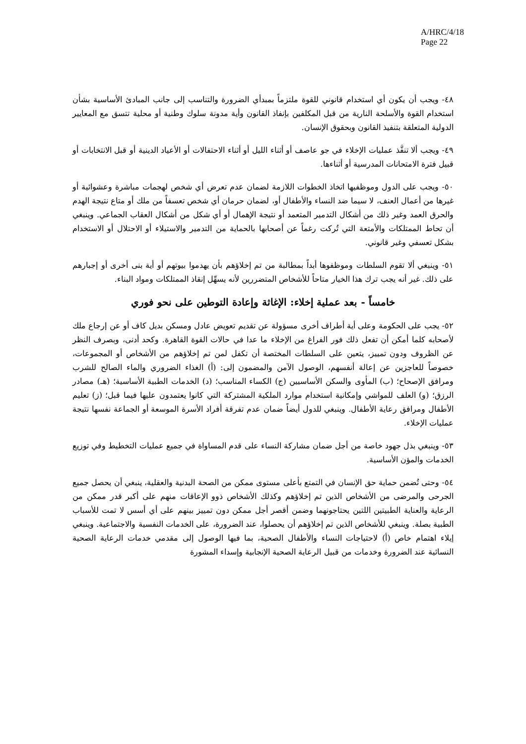A/HRC/4/18
Page 22
٤٨- ويجب أن يكون أي استخدام قانوني للقوة ملتزماً بمبدأي الضرورة والتناسب إلى جانب المبادئ الأساسية بشأن استخدام القوة والأسلحة النارية من قبل المكلفين بإنفاذ القانون وأية مدونة سلوك وطنية أو محلية تتسق مع المعايير الدولية المتعلقة بتنفيذ القانون وبحقوق الإنسان.
٤٩- ويجب ألا تنفَّذ عمليات الإخلاء في جو عاصف أو أثناء الليل أو أثناء الاحتفالات أو الأعياد الدينية أو قبل الانتخابات أو قبيل فترة الامتحانات المدرسية أو أثناءها.
٥٠- ويجب على الدول وموظفيها اتخاذ الخطوات اللازمة لضمان عدم تعرض أي شخص لهجمات مباشرة وعشوائية أو غيرها من أعمال العنف، لا سيما ضد النساء والأطفال أو، لضمان حرمان أي شخص تعسفاً من ملك أو متاع نتيجة الهدم والحرق العمد وغير ذلك من أشكال التدمير المتعمد أو نتيجة الإهمال أو أي شكل من أشكال العقاب الجماعي. وينبغي أن تحاط الممتلكات والأمتعة التي تُركت رغماً عن أصحابها بالحماية من التدمير والاستيلاء أو الاحتلال أو الاستخدام بشكل تعسفي وغير قانوني.
٥١- وينبغي ألا تقوم السلطات وموظفوها أبداً بمطالبة من تم إخلاؤهم بأن يهدموا بيوتهم أو أية بنى أخرى أو إجبارهم على ذلك. غير أنه يجب ترك هذا الخيار متاحاً للأشخاص المتضررين لأنه يسهِّل إنقاذ الممتلكات ومواد البناء.
خامساً - بعد عملية إخلاء: الإغاثة وإعادة التوطين على نحو فوري
٥٢- يجب على الحكومة وعلى أية أطراف أخرى مسؤولة عن تقديم تعويض عادل ومسكن بديل كاف أو عن إرجاع ملك لأصحابه كلما أمكن أن تفعل ذلك فور الفراغ من الإخلاء ما عدا في حالات القوة القاهرة. وكحد أدنى، وبصرف النظر عن الظروف ودون تمييز، يتعين على السلطات المختصة أن تكفل لمن تم إخلاؤهم من الأشخاص أو المجموعات، خصوصاً للعاجزين عن إعالة أنفسهم، الوصول الآمن والمضمون إلى: (أ) الغذاء الضروري والماء الصالح للشرب ومرافق الإصحاح؛ (ب) المأوى والسكن الأساسيين (ج) الكساء المناسب؛ (د) الخدمات الطبية الأساسية؛ (هـ) مصادر الرزق؛ (و) العلف للمواشي وإمكانية استخدام موارد الملكية المشتركة التي كانوا يعتمدون عليها فيما قبل؛ (ز) تعليم الأطفال ومرافق رعاية الأطفال. وينبغي للدول أيضاً ضمان عدم تفرقة أفراد الأسرة الموسعة أو الجماعة نفسها نتيجة عمليات الإخلاء.
٥٣- وينبغي بذل جهود خاصة من أجل ضمان مشاركة النساء على قدم المساواة في جميع عمليات التخطيط وفي توزيع الخدمات والمؤن الأساسية.
٥٤- وحتى تُضمن حماية حق الإنسان في التمتع بأعلى مستوى ممكن من الصحة البدنية والعقلية، ينبغي أن يحصل جميع الجرحى والمرضى من الأشخاص الذين تم إخلاؤهم وكذلك الأشخاص ذوو الإعاقات منهم على أكبر قدر ممكن من الرعاية والعناية الطبيتين اللتين يحتاجونهما وضمن أقصر أجل ممكن دون تمييز بينهم على أي أسس لا تمت للأسباب الطبية بصلة. وينبغي للأشخاص الذين تم إخلاؤهم أن يحصلوا، عند الضرورة، على الخدمات النفسية والاجتماعية. وينبغي إيلاء اهتمام خاص (أ) لاحتياجات النساء والأطفال الصحية، بما فيها الوصول إلى مقدمي خدمات الرعاية الصحية النسائية عند الضرورة وخدمات من قبيل الرعاية الصحية الإنجابية وإسداء المشورة